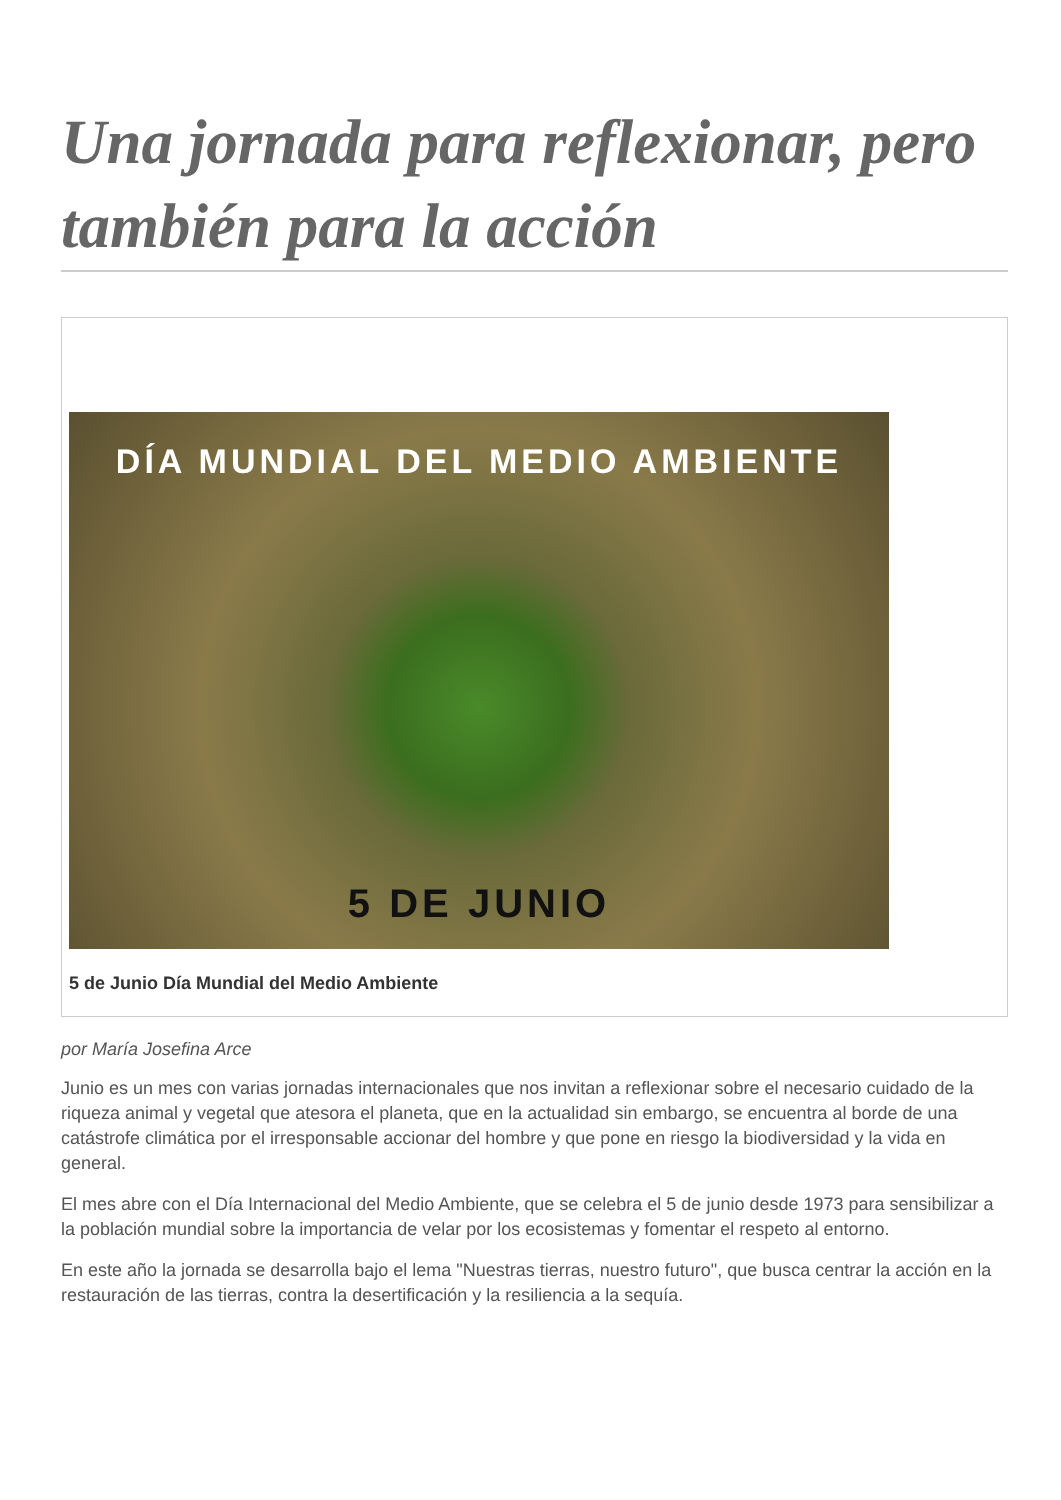Una jornada para reflexionar, pero también para la acción
DÍA MUNDIAL DEL MEDIO AMBIENTE
5 DE JUNIO
5 de Junio Día Mundial del Medio Ambiente
por María Josefina Arce
Junio es un mes con varias jornadas internacionales que nos invitan a reflexionar sobre el necesario cuidado de la riqueza animal y vegetal que atesora el planeta, que en la actualidad sin embargo, se encuentra al borde de una catástrofe climática por el irresponsable accionar del hombre y que pone en riesgo la biodiversidad y la vida en general.
El mes abre con el Día Internacional del Medio Ambiente, que se celebra el 5 de junio desde 1973 para sensibilizar a la población mundial sobre la importancia de velar por los ecosistemas y fomentar el respeto al entorno.
En este año la jornada se desarrolla bajo el lema "Nuestras tierras, nuestro futuro", que busca centrar la acción en la restauración de las tierras, contra la desertificación y la resiliencia a la sequía.